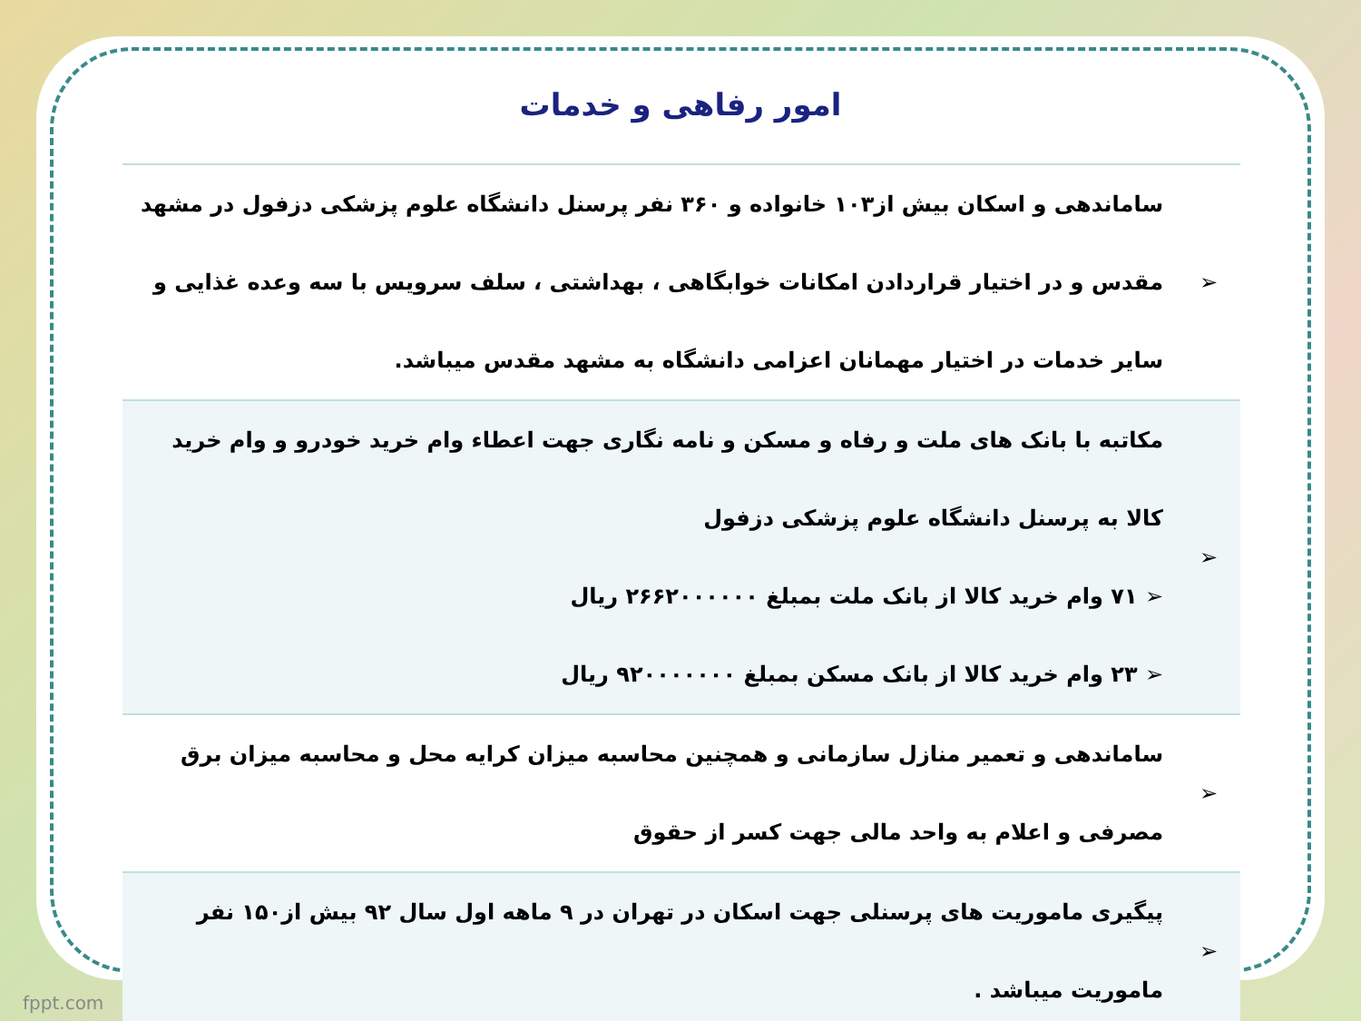امور رفاهی و خدمات
| ➢ | ساماندهی و اسکان بیش از۱۰۳ خانواده و ۳۶۰ نفر پرسنل دانشگاه علوم پزشکی دزفول در مشهد مقدس و در اختیار قراردادن امکانات خوابگاهی ، بهداشتی ، سلف سرویس با سه وعده غذایی و سایر خدمات در اختیار مهمانان اعزامی دانشگاه به مشهد مقدس میباشد. |
| ➢ | مکاتبه با بانک های ملت و رفاه و مسکن و نامه نگاری جهت اعطاء وام خرید خودرو و وام خرید کالا به پرسنل دانشگاه علوم پزشکی دزفول ➢ ۷۱ وام خرید کالا از بانک ملت بمبلغ ۲۶۶۲۰۰۰۰۰۰ ریال ➢ ۲۳ وام خرید کالا از بانک مسکن بمبلغ ۹۲۰۰۰۰۰۰۰ ریال |
| ➢ | ساماندهی و تعمیر منازل سازمانی و همچنین محاسبه میزان کرایه محل و محاسبه میزان برق مصرفی و اعلام به واحد مالی جهت کسر از حقوق |
| ➢ | پیگیری ماموریت های پرسنلی جهت اسکان در تهران در ۹ ماهه اول سال ۹۲ بیش از۱۵۰ نفر ماموریت میباشد . |
fppt.com